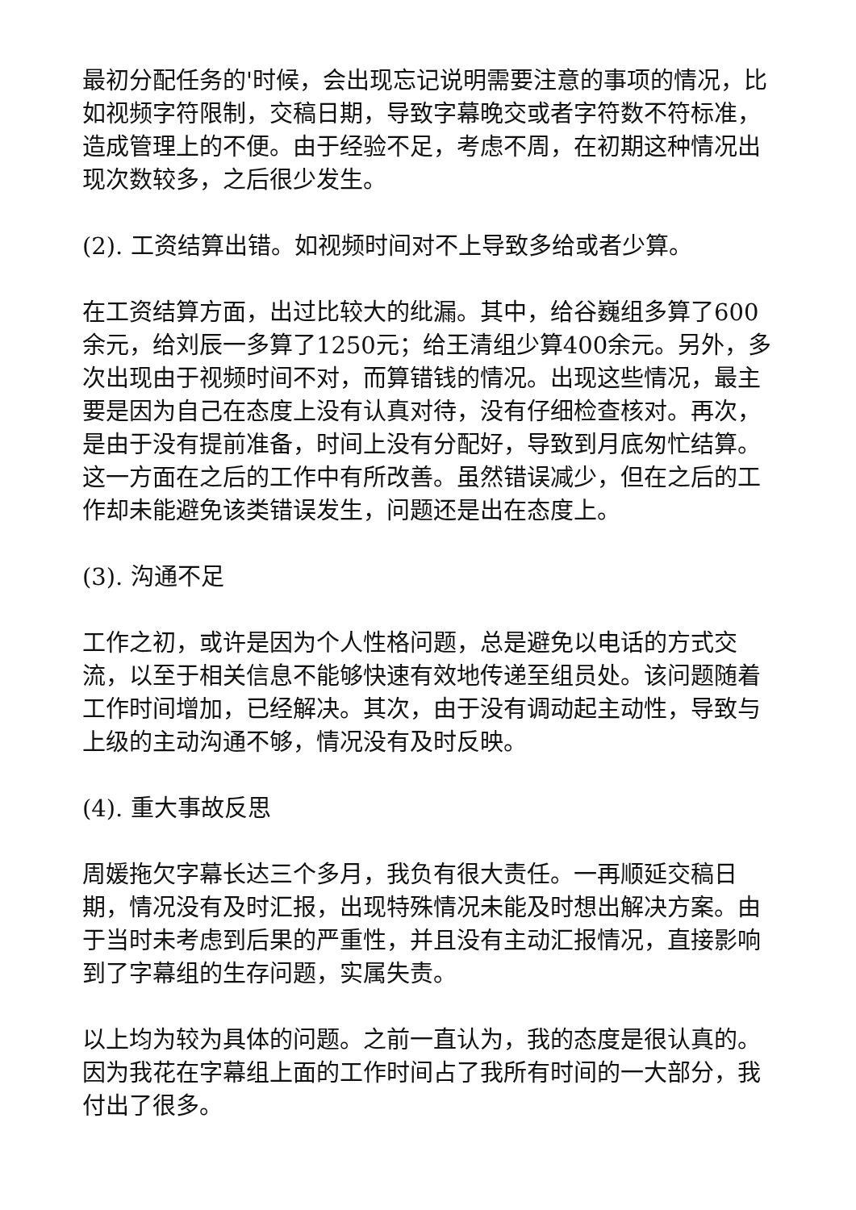最初分配任务的'时候，会出现忘记说明需要注意的事项的情况，比如视频字符限制，交稿日期，导致字幕晚交或者字符数不符标准，造成管理上的不便。由于经验不足，考虑不周，在初期这种情况出现次数较多，之后很少发生。
(2). 工资结算出错。如视频时间对不上导致多给或者少算。
在工资结算方面，出过比较大的纰漏。其中，给谷巍组多算了600余元，给刘辰一多算了1250元；给王清组少算400余元。另外，多次出现由于视频时间不对，而算错钱的情况。出现这些情况，最主要是因为自己在态度上没有认真对待，没有仔细检查核对。再次，是由于没有提前准备，时间上没有分配好，导致到月底匆忙结算。这一方面在之后的工作中有所改善。虽然错误减少，但在之后的工作却未能避免该类错误发生，问题还是出在态度上。
(3). 沟通不足
工作之初，或许是因为个人性格问题，总是避免以电话的方式交流，以至于相关信息不能够快速有效地传递至组员处。该问题随着工作时间增加，已经解决。其次，由于没有调动起主动性，导致与上级的主动沟通不够，情况没有及时反映。
(4). 重大事故反思
周媛拖欠字幕长达三个多月，我负有很大责任。一再顺延交稿日期，情况没有及时汇报，出现特殊情况未能及时想出解决方案。由于当时未考虑到后果的严重性，并且没有主动汇报情况，直接影响到了字幕组的生存问题，实属失责。
以上均为较为具体的问题。之前一直认为，我的态度是很认真的。因为我花在字幕组上面的工作时间占了我所有时间的一大部分，我付出了很多。